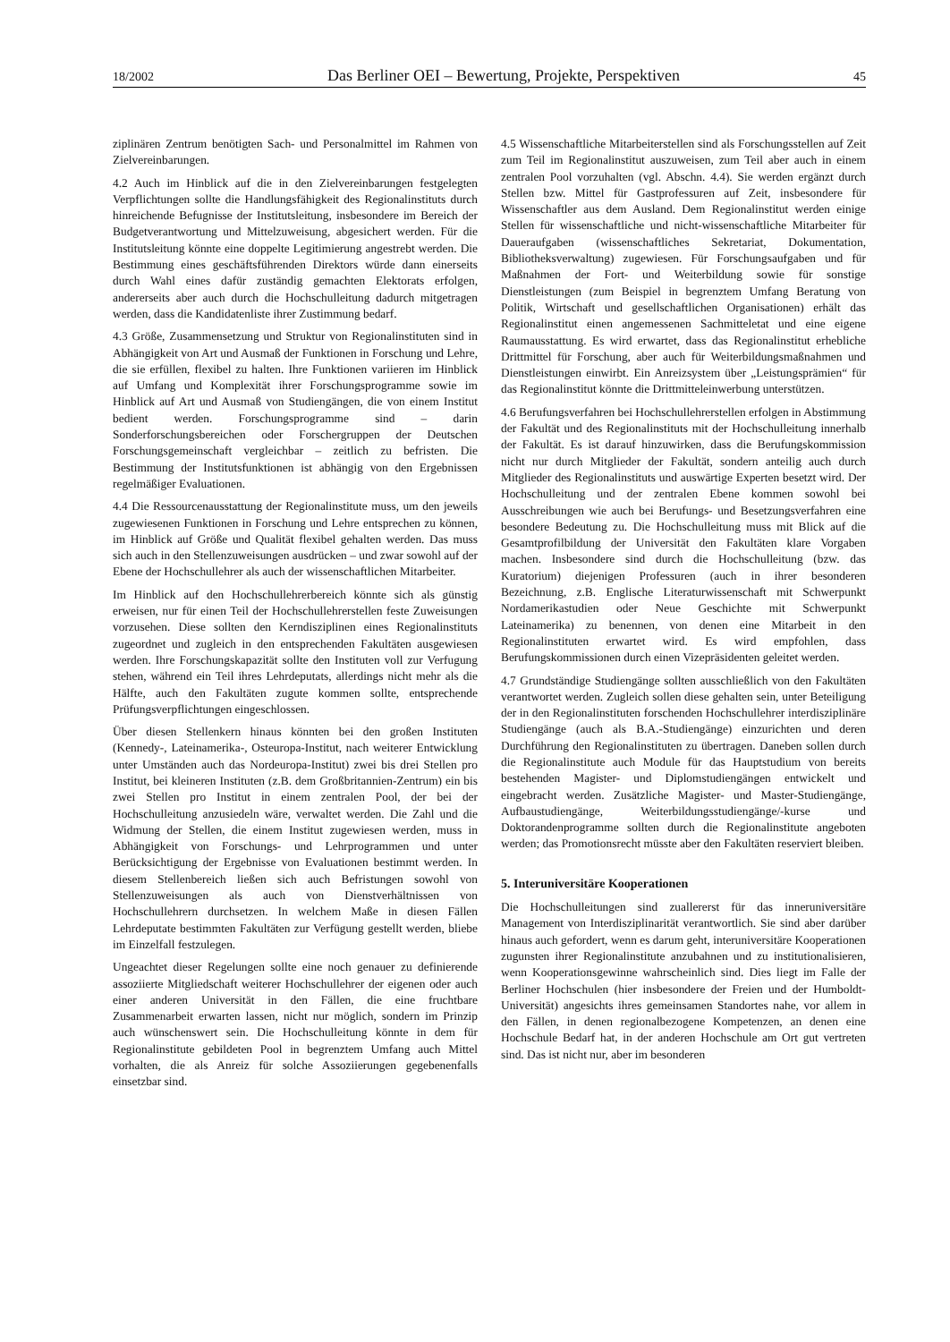18/2002 Das Berliner OEI – Bewertung, Projekte, Perspektiven 45
ziplinären Zentrum benötigten Sach- und Personalmittel im Rahmen von Zielvereinbarungen.
4.2 Auch im Hinblick auf die in den Zielvereinbarungen festgelegten Verpflichtungen sollte die Handlungsfähigkeit des Regionalinstituts durch hinreichende Befugnisse der Institutsleitung, insbesondere im Bereich der Budgetverantwortung und Mittelzuweisung, abgesichert werden. Für die Institutsleitung könnte eine doppelte Legitimierung angestrebt werden. Die Bestimmung eines geschäftsführenden Direktors würde dann einerseits durch Wahl eines dafür zuständig gemachten Elektorats erfolgen, andererseits aber auch durch die Hochschulleitung dadurch mitgetragen werden, dass die Kandidatenliste ihrer Zustimmung bedarf.
4.3 Größe, Zusammensetzung und Struktur von Regionalinstituten sind in Abhängigkeit von Art und Ausmaß der Funktionen in Forschung und Lehre, die sie erfüllen, flexibel zu halten. Ihre Funktionen variieren im Hinblick auf Umfang und Komplexität ihrer Forschungsprogramme sowie im Hinblick auf Art und Ausmaß von Studiengängen, die von einem Institut bedient werden. Forschungsprogramme sind – darin Sonderforschungsbereichen oder Forschergruppen der Deutschen Forschungsgemeinschaft vergleichbar – zeitlich zu befristen. Die Bestimmung der Institutsfunktionen ist abhängig von den Ergebnissen regelmäßiger Evaluationen.
4.4 Die Ressourcenausstattung der Regionalinstitute muss, um den jeweils zugewiesenen Funktionen in Forschung und Lehre entsprechen zu können, im Hinblick auf Größe und Qualität flexibel gehalten werden. Das muss sich auch in den Stellenzuweisungen ausdrücken – und zwar sowohl auf der Ebene der Hochschullehrer als auch der wissenschaftlichen Mitarbeiter.
Im Hinblick auf den Hochschullehrerbereich könnte sich als günstig erweisen, nur für einen Teil der Hochschullehrerstellen feste Zuweisungen vorzusehen. Diese sollten den Kerndisziplinen eines Regionalinstituts zugeordnet und zugleich in den entsprechenden Fakultäten ausgewiesen werden. Ihre Forschungskapazität sollte den Instituten voll zur Verfugung stehen, während ein Teil ihres Lehrdeputats, allerdings nicht mehr als die Hälfte, auch den Fakultäten zugute kommen sollte, entsprechende Prüfungsverpflichtungen eingeschlossen.
Über diesen Stellenkern hinaus könnten bei den großen Instituten (Kennedy-, Lateinamerika-, Osteuropa-Institut, nach weiterer Entwicklung unter Umständen auch das Nordeuropa-Institut) zwei bis drei Stellen pro Institut, bei kleineren Instituten (z.B. dem Großbritannien-Zentrum) ein bis zwei Stellen pro Institut in einem zentralen Pool, der bei der Hochschulleitung anzusiedeln wäre, verwaltet werden. Die Zahl und die Widmung der Stellen, die einem Institut zugewiesen werden, muss in Abhängigkeit von Forschungs- und Lehrprogrammen und unter Berücksichtigung der Ergebnisse von Evaluationen bestimmt werden. In diesem Stellenbereich ließen sich auch Befristungen sowohl von Stellenzuweisungen als auch von Dienstverhältnissen von Hochschullehrern durchsetzen. In welchem Maße in diesen Fällen Lehrdeputate bestimmten Fakultäten zur Verfügung gestellt werden, bliebe im Einzelfall festzulegen.
Ungeachtet dieser Regelungen sollte eine noch genauer zu definierende assoziierte Mitgliedschaft weiterer Hochschullehrer der eigenen oder auch einer anderen Universität in den Fällen, die eine fruchtbare Zusammenarbeit erwarten lassen, nicht nur möglich, sondern im Prinzip auch wünschenswert sein. Die Hochschulleitung könnte in dem für Regionalinstitute gebildeten Pool in begrenztem Umfang auch Mittel vorhalten, die als Anreiz für solche Assoziierungen gegebenenfalls einsetzbar sind.
4.5 Wissenschaftliche Mitarbeiterstellen sind als Forschungsstellen auf Zeit zum Teil im Regionalinstitut auszuweisen, zum Teil aber auch in einem zentralen Pool vorzuhalten (vgl. Abschn. 4.4). Sie werden ergänzt durch Stellen bzw. Mittel für Gastprofessuren auf Zeit, insbesondere für Wissenschaftler aus dem Ausland. Dem Regionalinstitut werden einige Stellen für wissenschaftliche und nicht-wissenschaftliche Mitarbeiter für Daueraufgaben (wissenschaftliches Sekretariat, Dokumentation, Bibliotheksverwaltung) zugewiesen. Für Forschungsaufgaben und für Maßnahmen der Fort- und Weiterbildung sowie für sonstige Dienstleistungen (zum Beispiel in begrenztem Umfang Beratung von Politik, Wirtschaft und gesellschaftlichen Organisationen) erhält das Regionalinstitut einen angemessenen Sachmitteletat und eine eigene Raumausstattung. Es wird erwartet, dass das Regionalinstitut erhebliche Drittmittel für Forschung, aber auch für Weiterbildungsmaßnahmen und Dienstleistungen einwirbt. Ein Anreizsystem über „Leistungsprämien“ für das Regionalinstitut könnte die Drittmitteleinwerbung unterstützen.
4.6 Berufungsverfahren bei Hochschullehrerstellen erfolgen in Abstimmung der Fakultät und des Regionalinstituts mit der Hochschulleitung innerhalb der Fakultät. Es ist darauf hinzuwirken, dass die Berufungskommission nicht nur durch Mitglieder der Fakultät, sondern anteilig auch durch Mitglieder des Regionalinstituts und auswärtige Experten besetzt wird. Der Hochschulleitung und der zentralen Ebene kommen sowohl bei Ausschreibungen wie auch bei Berufungs- und Besetzungsverfahren eine besondere Bedeutung zu. Die Hochschulleitung muss mit Blick auf die Gesamtprofilbildung der Universität den Fakultäten klare Vorgaben machen. Insbesondere sind durch die Hochschulleitung (bzw. das Kuratorium) diejenigen Professuren (auch in ihrer besonderen Bezeichnung, z.B. Englische Literaturwissenschaft mit Schwerpunkt Nordamerikastudien oder Neue Geschichte mit Schwerpunkt Lateinamerika) zu benennen, von denen eine Mitarbeit in den Regionalinstituten erwartet wird. Es wird empfohlen, dass Berufungskommissionen durch einen Vizepräsidenten geleitet werden.
4.7 Grundständige Studiengänge sollten ausschließlich von den Fakultäten verantwortet werden. Zugleich sollen diese gehalten sein, unter Beteiligung der in den Regionalinstituten forschenden Hochschullehrer interdisziplinäre Studiengänge (auch als B.A.-Studiengänge) einzurichten und deren Durchführung den Regionalinstituten zu übertragen. Daneben sollen durch die Regionalinstitute auch Module für das Hauptstudium von bereits bestehenden Magister- und Diplomstudiengängen entwickelt und eingebracht werden. Zusätzliche Magister- und Master-Studiengänge, Aufbaustudiengänge, Weiterbildungsstudiengänge/-kurse und Doktorandenprogramme sollten durch die Regionalinstitute angeboten werden; das Promotionsrecht müsste aber den Fakultäten reserviert bleiben.
5. Interuniversitäre Kooperationen
Die Hochschulleitungen sind zuallererst für das inneruniversitäre Management von Interdisziplinarität verantwortlich. Sie sind aber darüber hinaus auch gefordert, wenn es darum geht, interuniversitäre Kooperationen zugunsten ihrer Regionalinstitute anzubahnen und zu institutionalisieren, wenn Kooperationsgewinne wahrscheinlich sind. Dies liegt im Falle der Berliner Hochschulen (hier insbesondere der Freien und der Humboldt-Universität) angesichts ihres gemeinsamen Standortes nahe, vor allem in den Fällen, in denen regionalbezogene Kompetenzen, an denen eine Hochschule Bedarf hat, in der anderen Hochschule am Ort gut vertreten sind. Das ist nicht nur, aber im besonderen